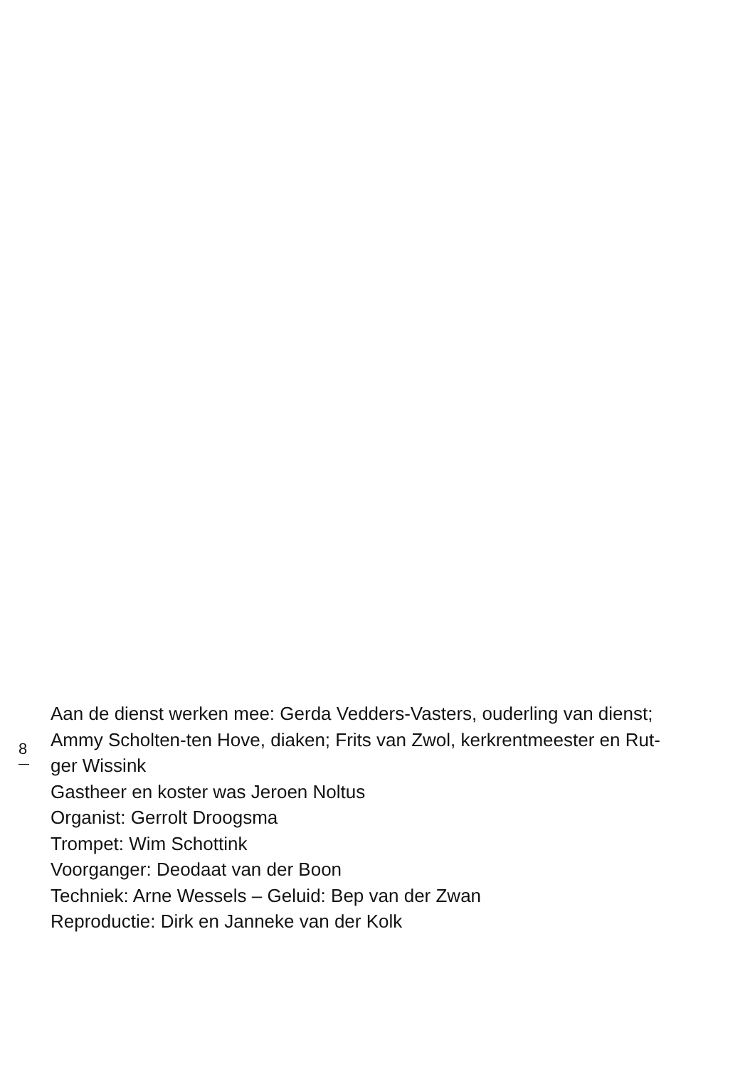Aan de dienst werken mee: Gerda Vedders-Vasters, ouderling van dienst;
8
Ammy Scholten-ten Hove, diaken; Frits van Zwol, kerkrentmeester en Rut-
ger Wissink
Gastheer en koster was Jeroen Noltus
Organist: Gerrolt Droogsma
Trompet: Wim Schottink
Voorganger: Deodaat van der Boon
Techniek: Arne Wessels – Geluid: Bep van der Zwan
Reproductie: Dirk en Janneke van der Kolk